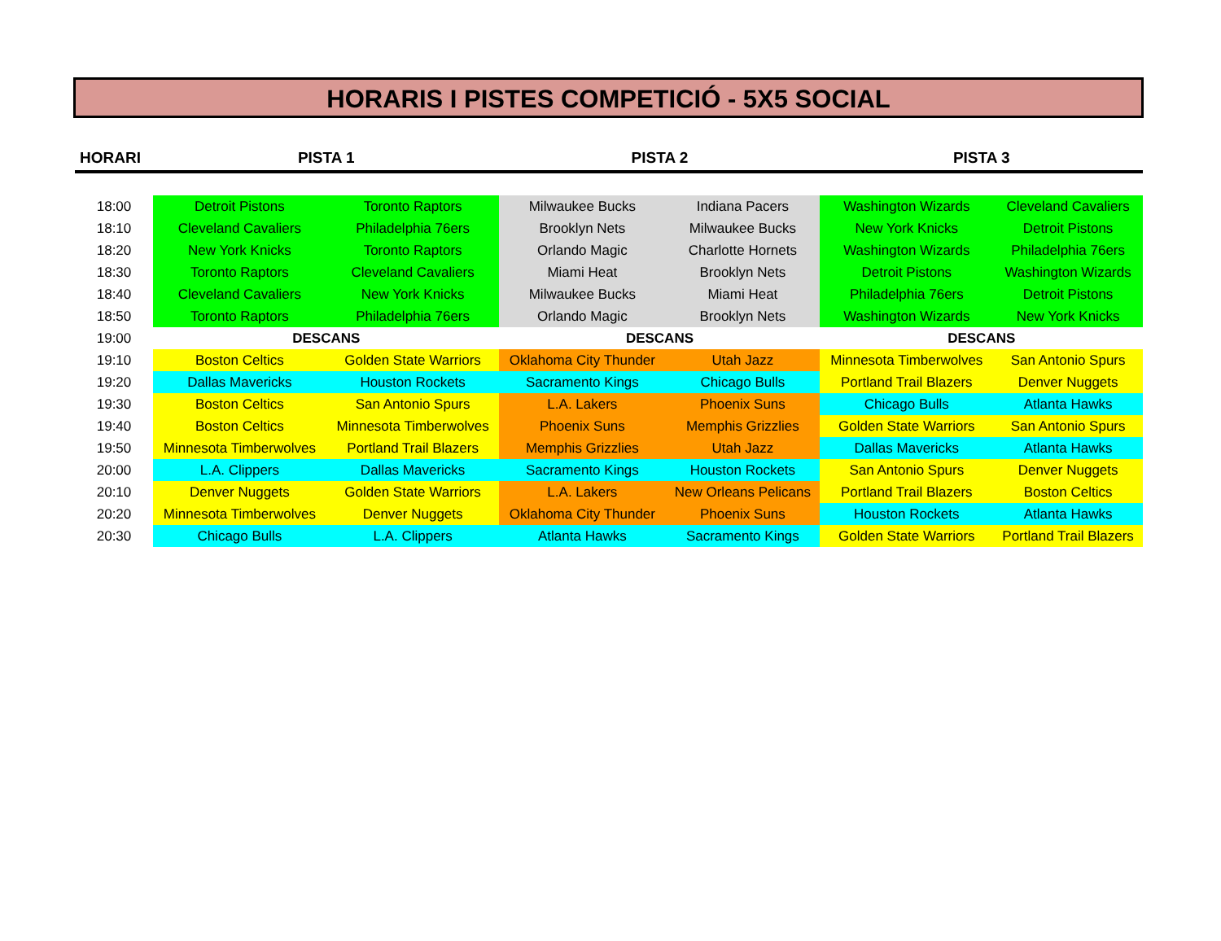HORARIS I PISTES COMPETICIÓ - 5X5 SOCIAL
| HORARI | PISTA 1 | | PISTA 2 | | PISTA 3 | |
| --- | --- | --- | --- | --- | --- | --- |
| 18:00 | Detroit Pistons | Toronto Raptors | Milwaukee Bucks | Indiana Pacers | Washington Wizards | Cleveland Cavaliers |
| 18:10 | Cleveland Cavaliers | Philadelphia 76ers | Brooklyn Nets | Milwaukee Bucks | New York Knicks | Detroit Pistons |
| 18:20 | New York Knicks | Toronto Raptors | Orlando Magic | Charlotte Hornets | Washington Wizards | Philadelphia 76ers |
| 18:30 | Toronto Raptors | Cleveland Cavaliers | Miami Heat | Brooklyn Nets | Detroit Pistons | Washington Wizards |
| 18:40 | Cleveland Cavaliers | New York Knicks | Milwaukee Bucks | Miami Heat | Philadelphia 76ers | Detroit Pistons |
| 18:50 | Toronto Raptors | Philadelphia 76ers | Orlando Magic | Brooklyn Nets | Washington Wizards | New York Knicks |
| 19:00 | DESCANS | | DESCANS | | DESCANS | |
| 19:10 | Boston Celtics | Golden State Warriors | Oklahoma City Thunder | Utah Jazz | Minnesota Timberwolves | San Antonio Spurs |
| 19:20 | Dallas Mavericks | Houston Rockets | Sacramento Kings | Chicago Bulls | Portland Trail Blazers | Denver Nuggets |
| 19:30 | Boston Celtics | San Antonio Spurs | L.A. Lakers | Phoenix Suns | Chicago Bulls | Atlanta Hawks |
| 19:40 | Boston Celtics | Minnesota Timberwolves | Phoenix Suns | Memphis Grizzlies | Golden State Warriors | San Antonio Spurs |
| 19:50 | Minnesota Timberwolves | Portland Trail Blazers | Memphis Grizzlies | Utah Jazz | Dallas Mavericks | Atlanta Hawks |
| 20:00 | L.A. Clippers | Dallas Mavericks | Sacramento Kings | Houston Rockets | San Antonio Spurs | Denver Nuggets |
| 20:10 | Denver Nuggets | Golden State Warriors | L.A. Lakers | New Orleans Pelicans | Portland Trail Blazers | Boston Celtics |
| 20:20 | Minnesota Timberwolves | Denver Nuggets | Oklahoma City Thunder | Phoenix Suns | Houston Rockets | Atlanta Hawks |
| 20:30 | Chicago Bulls | L.A. Clippers | Atlanta Hawks | Sacramento Kings | Golden State Warriors | Portland Trail Blazers |